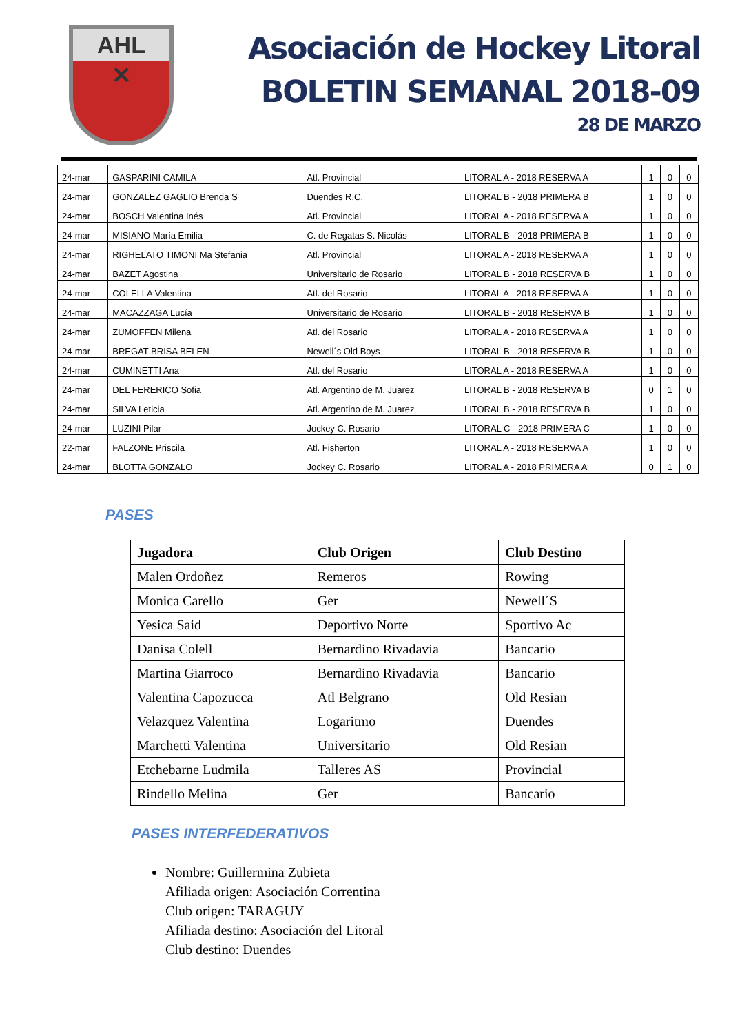AHL
✕
Asociación de Hockey Litoral
BOLETIN SEMANAL 2018-09
28 DE MARZO
| 24-mar | GASPARINI CAMILA | Atl. Provincial | LITORAL A - 2018 RESERVA A | 1 | 0 | 0 |
| 24-mar | GONZALEZ GAGLIO Brenda S | Duendes R.C. | LITORAL B - 2018 PRIMERA B | 1 | 0 | 0 |
| 24-mar | BOSCH Valentina Inés | Atl. Provincial | LITORAL A - 2018 RESERVA A | 1 | 0 | 0 |
| 24-mar | MISIANO María Emilia | C. de Regatas S. Nicolás | LITORAL B - 2018 PRIMERA B | 1 | 0 | 0 |
| 24-mar | RIGHELATO TIMONI Ma Stefania | Atl. Provincial | LITORAL A - 2018 RESERVA A | 1 | 0 | 0 |
| 24-mar | BAZET Agostina | Universitario de Rosario | LITORAL B - 2018 RESERVA B | 1 | 0 | 0 |
| 24-mar | COLELLA Valentina | Atl. del Rosario | LITORAL A - 2018 RESERVA A | 1 | 0 | 0 |
| 24-mar | MACAZZAGA Lucía | Universitario de Rosario | LITORAL B - 2018 RESERVA B | 1 | 0 | 0 |
| 24-mar | ZUMOFFEN Milena | Atl. del Rosario | LITORAL A - 2018 RESERVA A | 1 | 0 | 0 |
| 24-mar | BREGAT BRISA BELEN | Newell´s Old Boys | LITORAL B - 2018 RESERVA B | 1 | 0 | 0 |
| 24-mar | CUMINETTI Ana | Atl. del Rosario | LITORAL A - 2018 RESERVA A | 1 | 0 | 0 |
| 24-mar | DEL FERERICO Sofia | Atl. Argentino de M. Juarez | LITORAL B - 2018 RESERVA B | 0 | 1 | 0 |
| 24-mar | SILVA Leticia | Atl. Argentino de M. Juarez | LITORAL B - 2018 RESERVA B | 1 | 0 | 0 |
| 24-mar | LUZINI Pilar | Jockey C. Rosario | LITORAL C - 2018 PRIMERA C | 1 | 0 | 0 |
| 22-mar | FALZONE Priscila | Atl. Fisherton | LITORAL A - 2018 RESERVA A | 1 | 0 | 0 |
| 24-mar | BLOTTA GONZALO | Jockey C. Rosario | LITORAL A - 2018 PRIMERA A | 0 | 1 | 0 |
PASES
| Jugadora | Club Origen | Club Destino |
| --- | --- | --- |
| Malen Ordoñez | Remeros | Rowing |
| Monica Carello | Ger | Newell´S |
| Yesica Said | Deportivo Norte | Sportivo Ac |
| Danisa Colell | Bernardino Rivadavia | Bancario |
| Martina Giarroco | Bernardino Rivadavia | Bancario |
| Valentina Capozucca | Atl Belgrano | Old Resian |
| Velazquez Valentina | Logaritmo | Duendes |
| Marchetti Valentina | Universitario | Old Resian |
| Etchebarne Ludmila | Talleres AS | Provincial |
| Rindello Melina | Ger | Bancario |
PASES INTERFEDERATIVOS
Nombre: Guillermina Zubieta
Afiliada origen: Asociación Correntina
Club origen: TARAGUY
Afiliada destino: Asociación del Litoral
Club destino: Duendes